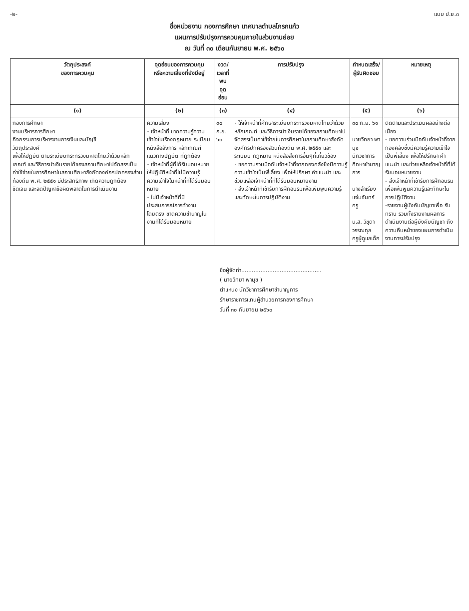-๒- แบบ ป.ย.๓
ชื่อหน่วยงาน กองการศึกษา เทศบาลตำบลโกรกแก้ว
แผนการปรับปรุงการควบคุมภายในส่วนงานย่อย
ณ วันที่ ๓๐ เดือนกันยายน พ.ศ. ๒๕๖๐
| วัตถุประสงค์ ของการควบคุม | จุดอ่อนของการควบคุม หรือความเสี่ยงที่ยังมีอยู่ | งวด/เวลาที่ พบจุดอ่อน | การปรับปรุง | กำหนดเสร็จ/ ผู้รับผิดชอบ | หมายเหตุ |
| --- | --- | --- | --- | --- | --- |
| (๑) | (๒) | (๓) | (๔) | (๕) | (๖) |
| กองการศึกษา งานบริหารการศึกษา กิจกรรมการบริหารงานการเงินและบัญชี วัตถุประสงค์ เพื่อให้ปฏิบัติ ตามระเบียบกระทรวงมหาดไทยว่าด้วยหลักเกณฑ์ และวิธีการนำเงินรายได้ของสถานศึกษาไปจัดสรรเป็นค่าใช้จ่ายในการศึกษาในสถานศึกษาสังกัดองค์กรปกครองส่วนท้องถิ่น พ.ศ. ๒๕๕๑ มีประสิทธิภาพ เกิดความถูกต้อง ชัดเจน และลดปัญหาข้อผิดพลาดในการดำเนินงาน | ความเสี่ยง - เจ้าหน้าที่ ขาดความรู้ความเข้าใจในเรื่องกฎหมาย ระเบียบ หนังสือสั่งการ หลักเกณฑ์ แนวทางปฏิบัติ ที่ถูกต้อง - เจ้าหน้าที่ผู้ที่ได้รับมอบหมายให้ปฏิบัติหน้าที่ไม่มีความรู้ ความเข้าใจในหน้าที่ที่ได้รับมอบหมาย - ไม่มีเจ้าหน้าที่ที่มีประสบการณ์การทำงานโดยตรง ขาดความชำนาญในงานที่ได้รับมอบหมาย | ๓๐ ก.ย. ๖๐ | - ให้เจ้าหน้าที่ศึกษาระเบียบกระทรวงมหาดไทยว่าด้วยหลักเกณฑ์ และวิธีการนำเงินรายได้ของสถานศึกษาไปจัดสรรเป็นค่าใช้จ่ายในการศึกษาในสถานศึกษาสังกัดองค์กรปกครองส่วนท้องถิ่น พ.ศ. ๒๕๕๑ และระเบียบ กฎหมาย หนังสือสั่งการอื่นๆที่เกี่ยวข้อง - ขอความร่วมมือกับเจ้าหน้าที่จากกองคลังซึ่งมีความรู้ความเข้าใจเป็นพี่เลี้ยง เพื่อให้ปรึกษา คำแนะนำ และช่วยเหลือเจ้าหน้าที่ที่ได้รับมอบหมายงาน - ส่งเจ้าหน้าที่เข้ารับการฝึกอบรมเพื่อเพิ่มพูนความรู้และทักษะในการปฏิบัติงาน | ๓๐ ก.ย. ๖๑ นายวิทยา พานุช นักวิชาการศึกษาชำนาญการ นางลำเรียง แจ่มจันทร์ ครู น.ส. วิชุดา วรรณกุล ครูผู้ดูแลเด็ก | ติดตามและประเมินผลอย่างต่อเนื่อง - ขอความร่วมมือกับเจ้าหน้าที่จากกองคลังซึ่งมีความรู้ความเข้าใจเป็นพี่เลี้ยง เพื่อให้ปรึกษา คำแนะนำ และช่วยเหลือเจ้าหน้าที่ที่ได้รับมอบหมายงาน - ส่งเจ้าหน้าที่เข้ารับการฝึกอบรมเพื่อเพิ่มพูนความรู้และทักษะในการปฏิบัติงาน -รายงานผู้บังคับบัญชาเพื่อ รับทราบ รวมทั้งรายงานผลการ ดำเนินงานต่อผู้บังคับบัญชา ถึงความคืบหน้าของแผนการดำเนินงานการปรับปรุง |
ชื่อผู้จัดทำ..............................................
( นายวิทยา พานุช )
ตำแหน่ง นักวิชาการศึกษาชำนาญการ
รักษาราชการแทนผู้อำนวยการกองการศึกษา
วันที่ ๓๐ กันยายน ๒๕๖๐